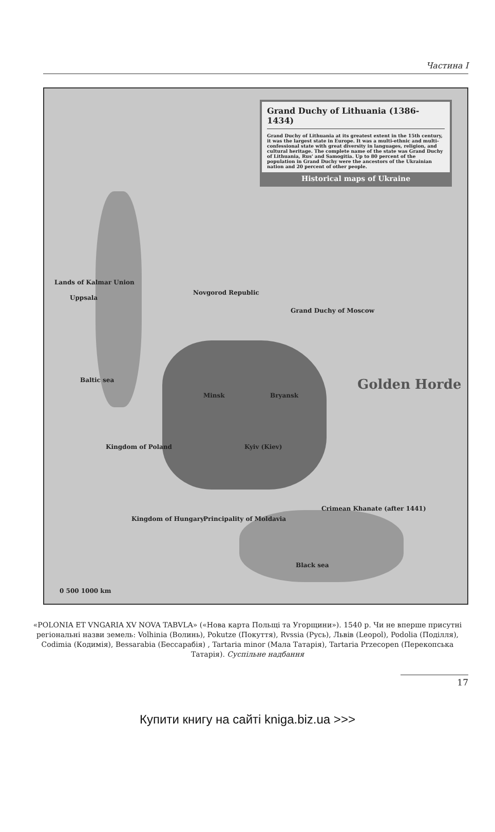Частина I
Grand Duchy of Lithuania (1386-1434)
Grand Duchy of Lithuania at its greatest extent in the 15th century, it was the largest state in Europe. It was a multi-ethnic and multi-confessional state with great diversity in languages, religion, and cultural heritage. The complete name of the state was Grand Duchy of Lithuania, Rus' and Samogitia. Up to 80 percent of the population in Grand Duchy were the ancestors of the Ukrainian nation and 20 percent of other people.
Historical maps of Ukraine
Lands of Kalmar Union
Uppsala
Novgorod Republic
Grand Duchy of Moscow
Baltic sea
Minsk Bryansk
Golden Horde
Kingdom of Poland Kyiv (Kiev)
Kingdom of Hungary Principality of Moldavia
Crimean Khanate (after 1441)
Black sea
0 500 1000 km
«POLONIA ET VNGARIA XV NOVA TABVLA» («Нова карта Польщі та Угорщини»). 1540 р. Чи не вперше присутні регіональні назви земель: Volhinia (Волинь), Pokutze (Покуття), Rvssia (Русь), Львів (Leopol), Podolia (Поділля), Codimia (Кодимія), Bessarabia (Бессарабія) , Tartaria minor (Мала Татарія), Tartaria Przecopen (Перекопська Татарія). Суспільне надбання
17
Купити книгу на сайті kniga.biz.ua >>>